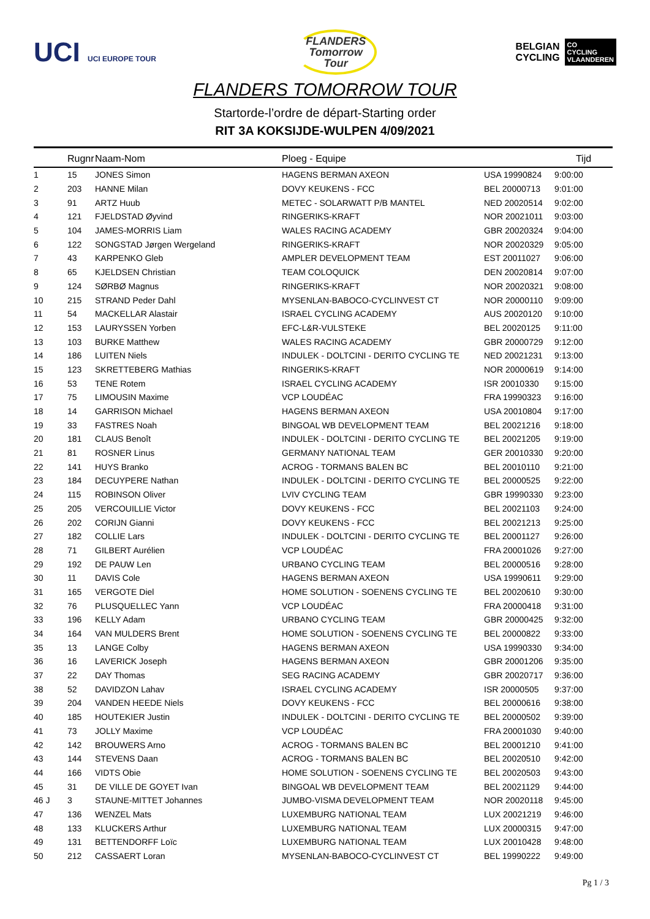UCI UCI EUROPE TOUR
FLANDERS
Tomorrow
Tour
BELGIAN
CYCLING CO
CYCLING
VLAANDEREN
FLANDERS TOMORROW TOUR
Startorde-l’ordre de départ-Starting order
RIT 3A KOKSIJDE-WULPEN 4/09/2021
| | Rugnr | Naam-Nom | Ploeg - Equipe | | Tijd |
| --- | --- | --- | --- | --- | --- |
| 1 | 15 | JONES Simon | HAGENS BERMAN AXEON | USA 19990824 | 9:00:00 |
| 2 | 203 | HANNE Milan | DOVY KEUKENS - FCC | BEL 20000713 | 9:01:00 |
| 3 | 91 | ARTZ Huub | METEC - SOLARWATT P/B MANTEL | NED 20020514 | 9:02:00 |
| 4 | 121 | FJELDSTAD Øyvind | RINGERIKS-KRAFT | NOR 20021011 | 9:03:00 |
| 5 | 104 | JAMES-MORRIS Liam | WALES RACING ACADEMY | GBR 20020324 | 9:04:00 |
| 6 | 122 | SONGSTAD Jørgen Wergeland | RINGERIKS-KRAFT | NOR 20020329 | 9:05:00 |
| 7 | 43 | KARPENKO Gleb | AMPLER DEVELOPMENT TEAM | EST 20011027 | 9:06:00 |
| 8 | 65 | KJELDSEN Christian | TEAM COLOQUICK | DEN 20020814 | 9:07:00 |
| 9 | 124 | SØRBØ Magnus | RINGERIKS-KRAFT | NOR 20020321 | 9:08:00 |
| 10 | 215 | STRAND Peder Dahl | MYSENLAN-BABOCO-CYCLINVEST CT | NOR 20000110 | 9:09:00 |
| 11 | 54 | MACKELLAR Alastair | ISRAEL CYCLING ACADEMY | AUS 20020120 | 9:10:00 |
| 12 | 153 | LAURYSSEN Yorben | EFC-L&R-VULSTEKE | BEL 20020125 | 9:11:00 |
| 13 | 103 | BURKE Matthew | WALES RACING ACADEMY | GBR 20000729 | 9:12:00 |
| 14 | 186 | LUITEN Niels | INDULEK - DOLTCINI - DERITO CYCLING TE | NED 20021231 | 9:13:00 |
| 15 | 123 | SKRETTEBERG Mathias | RINGERIKS-KRAFT | NOR 20000619 | 9:14:00 |
| 16 | 53 | TENE Rotem | ISRAEL CYCLING ACADEMY | ISR 20010330 | 9:15:00 |
| 17 | 75 | LIMOUSIN Maxime | VCP LOUDÉAC | FRA 19990323 | 9:16:00 |
| 18 | 14 | GARRISON Michael | HAGENS BERMAN AXEON | USA 20010804 | 9:17:00 |
| 19 | 33 | FASTRES Noah | BINGOAL WB DEVELOPMENT TEAM | BEL 20021216 | 9:18:00 |
| 20 | 181 | CLAUS Benoît | INDULEK - DOLTCINI - DERITO CYCLING TE | BEL 20021205 | 9:19:00 |
| 21 | 81 | ROSNER Linus | GERMANY NATIONAL TEAM | GER 20010330 | 9:20:00 |
| 22 | 141 | HUYS Branko | ACROG - TORMANS BALEN BC | BEL 20010110 | 9:21:00 |
| 23 | 184 | DECUYPERE Nathan | INDULEK - DOLTCINI - DERITO CYCLING TE | BEL 20000525 | 9:22:00 |
| 24 | 115 | ROBINSON Oliver | LVIV CYCLING TEAM | GBR 19990330 | 9:23:00 |
| 25 | 205 | VERCOUILLIE Victor | DOVY KEUKENS - FCC | BEL 20021103 | 9:24:00 |
| 26 | 202 | CORIJN Gianni | DOVY KEUKENS - FCC | BEL 20021213 | 9:25:00 |
| 27 | 182 | COLLIE Lars | INDULEK - DOLTCINI - DERITO CYCLING TE | BEL 20001127 | 9:26:00 |
| 28 | 71 | GILBERT Aurélien | VCP LOUDÉAC | FRA 20001026 | 9:27:00 |
| 29 | 192 | DE PAUW Len | URBANO CYCLING TEAM | BEL 20000516 | 9:28:00 |
| 30 | 11 | DAVIS Cole | HAGENS BERMAN AXEON | USA 19990611 | 9:29:00 |
| 31 | 165 | VERGOTE Diel | HOME SOLUTION - SOENENS CYCLING TE | BEL 20020610 | 9:30:00 |
| 32 | 76 | PLUSQUELLEC Yann | VCP LOUDÉAC | FRA 20000418 | 9:31:00 |
| 33 | 196 | KELLY Adam | URBANO CYCLING TEAM | GBR 20000425 | 9:32:00 |
| 34 | 164 | VAN MULDERS Brent | HOME SOLUTION - SOENENS CYCLING TE | BEL 20000822 | 9:33:00 |
| 35 | 13 | LANGE Colby | HAGENS BERMAN AXEON | USA 19990330 | 9:34:00 |
| 36 | 16 | LAVERICK Joseph | HAGENS BERMAN AXEON | GBR 20001206 | 9:35:00 |
| 37 | 22 | DAY Thomas | SEG RACING ACADEMY | GBR 20020717 | 9:36:00 |
| 38 | 52 | DAVIDZON Lahav | ISRAEL CYCLING ACADEMY | ISR 20000505 | 9:37:00 |
| 39 | 204 | VANDEN HEEDE Niels | DOVY KEUKENS - FCC | BEL 20000616 | 9:38:00 |
| 40 | 185 | HOUTEKIER Justin | INDULEK - DOLTCINI - DERITO CYCLING TE | BEL 20000502 | 9:39:00 |
| 41 | 73 | JOLLY Maxime | VCP LOUDÉAC | FRA 20001030 | 9:40:00 |
| 42 | 142 | BROUWERS Arno | ACROG - TORMANS BALEN BC | BEL 20001210 | 9:41:00 |
| 43 | 144 | STEVENS Daan | ACROG - TORMANS BALEN BC | BEL 20020510 | 9:42:00 |
| 44 | 166 | VIDTS Obie | HOME SOLUTION - SOENENS CYCLING TE | BEL 20020503 | 9:43:00 |
| 45 | 31 | DE VILLE DE GOYET Ivan | BINGOAL WB DEVELOPMENT TEAM | BEL 20021129 | 9:44:00 |
| 46 J | 3 | STAUNE-MITTET Johannes | JUMBO-VISMA DEVELOPMENT TEAM | NOR 20020118 | 9:45:00 |
| 47 | 136 | WENZEL Mats | LUXEMBURG NATIONAL TEAM | LUX 20021219 | 9:46:00 |
| 48 | 133 | KLUCKERS Arthur | LUXEMBURG NATIONAL TEAM | LUX 20000315 | 9:47:00 |
| 49 | 131 | BETTENDORFF Loïc | LUXEMBURG NATIONAL TEAM | LUX 20010428 | 9:48:00 |
| 50 | 212 | CASSAERT Loran | MYSENLAN-BABOCO-CYCLINVEST CT | BEL 19990222 | 9:49:00 |
Pg 1 / 3